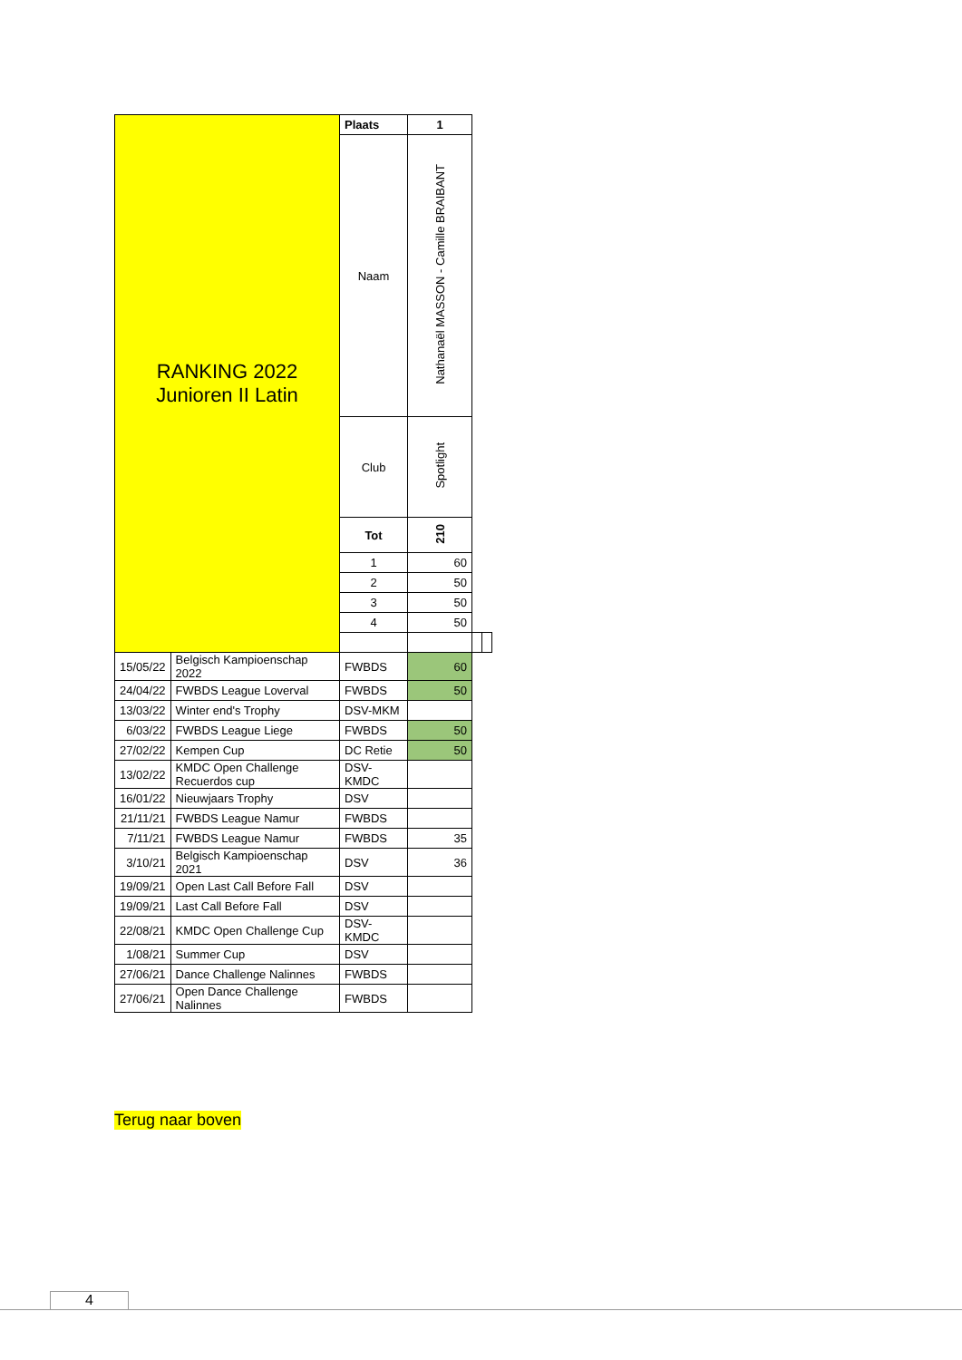| RANKING 2022 Junioren II Latin | | Plaats | 1 | | |
| | | Naam | Nathanaël MASSON - Camille BRAIBANT | | |
| | | Club | Spotlight | | |
| | | Tot | 210 | | |
| | | 1 | 60 | | |
| | | 2 | 50 | | |
| | | 3 | 50 | | |
| | | 4 | 50 | | |
| 15/05/22 | Belgisch Kampioenschap 2022 | FWBDS | 60 | | |
| 24/04/22 | FWBDS League Loverval | FWBDS | 50 | | |
| 13/03/22 | Winter end's Trophy | DSV-MKM | | | |
| 6/03/22 | FWBDS League Liege | FWBDS | 50 | | |
| 27/02/22 | Kempen Cup | DC Retie | 50 | | |
| 13/02/22 | KMDC Open Challenge Recuerdos cup | DSV- KMDC | | | |
| 16/01/22 | Nieuwjaars Trophy | DSV | | | |
| 21/11/21 | FWBDS League Namur | FWBDS | | | |
| 7/11/21 | FWBDS League Namur | FWBDS | 35 | | |
| 3/10/21 | Belgisch Kampioenschap 2021 | DSV | 36 | | |
| 19/09/21 | Open Last Call Before Fall | DSV | | | |
| 19/09/21 | Last Call Before Fall | DSV | | | |
| 22/08/21 | KMDC Open Challenge Cup | DSV- KMDC | | | |
| 1/08/21 | Summer Cup | DSV | | | |
| 27/06/21 | Dance Challenge Nalinnes | FWBDS | | | |
| 27/06/21 | Open Dance Challenge Nalinnes | FWBDS | | | |
Terug naar boven
4